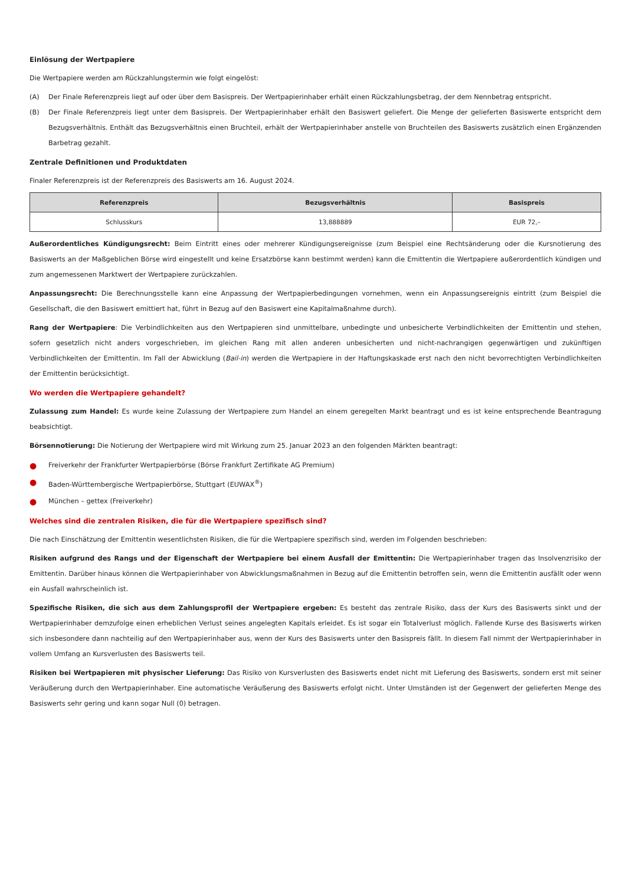Einlösung der Wertpapiere
Die Wertpapiere werden am Rückzahlungstermin wie folgt eingelöst:
(A) Der Finale Referenzpreis liegt auf oder über dem Basispreis. Der Wertpapierinhaber erhält einen Rückzahlungsbetrag, der dem Nennbetrag entspricht.
(B) Der Finale Referenzpreis liegt unter dem Basispreis. Der Wertpapierinhaber erhält den Basiswert geliefert. Die Menge der gelieferten Basiswerte entspricht dem Bezugsverhältnis. Enthält das Bezugsverhältnis einen Bruchteil, erhält der Wertpapierinhaber anstelle von Bruchteilen des Basiswerts zusätzlich einen Ergänzenden Barbetrag gezahlt.
Zentrale Definitionen und Produktdaten
Finaler Referenzpreis ist der Referenzpreis des Basiswerts am 16. August 2024.
| Referenzpreis | Bezugsverhältnis | Basispreis |
| --- | --- | --- |
| Schlusskurs | 13,888889 | EUR 72,– |
Außerordentliches Kündigungsrecht: Beim Eintritt eines oder mehrerer Kündigungsereignisse (zum Beispiel eine Rechtsänderung oder die Kursnotierung des Basiswerts an der Maßgeblichen Börse wird eingestellt und keine Ersatzbörse kann bestimmt werden) kann die Emittentin die Wertpapiere außerordentlich kündigen und zum angemessenen Marktwert der Wertpapiere zurückzahlen.
Anpassungsrecht: Die Berechnungsstelle kann eine Anpassung der Wertpapierbedingungen vornehmen, wenn ein Anpassungsereignis eintritt (zum Beispiel die Gesellschaft, die den Basiswert emittiert hat, führt in Bezug auf den Basiswert eine Kapitalmaßnahme durch).
Rang der Wertpapiere: Die Verbindlichkeiten aus den Wertpapieren sind unmittelbare, unbedingte und unbesicherte Verbindlichkeiten der Emittentin und stehen, sofern gesetzlich nicht anders vorgeschrieben, im gleichen Rang mit allen anderen unbesicherten und nicht-nachrangigen gegenwärtigen und zukünftigen Verbindlichkeiten der Emittentin. Im Fall der Abwicklung (Bail-in) werden die Wertpapiere in der Haftungskaskade erst nach den nicht bevorrechtigten Verbindlichkeiten der Emittentin berücksichtigt.
Wo werden die Wertpapiere gehandelt?
Zulassung zum Handel: Es wurde keine Zulassung der Wertpapiere zum Handel an einem geregelten Markt beantragt und es ist keine entsprechende Beantragung beabsichtigt.
Börsennotierung: Die Notierung der Wertpapiere wird mit Wirkung zum 25. Januar 2023 an den folgenden Märkten beantragt:
● Freiverkehr der Frankfurter Wertpapierbörse (Börse Frankfurt Zertifikate AG Premium)
● Baden-Württembergische Wertpapierbörse, Stuttgart (EUWAX<sup>®</sup>)
● München – gettex (Freiverkehr)
Welches sind die zentralen Risiken, die für die Wertpapiere spezifisch sind?
Die nach Einschätzung der Emittentin wesentlichsten Risiken, die für die Wertpapiere spezifisch sind, werden im Folgenden beschrieben:
Risiken aufgrund des Rangs und der Eigenschaft der Wertpapiere bei einem Ausfall der Emittentin: Die Wertpapierinhaber tragen das Insolvenzrisiko der Emittentin. Darüber hinaus können die Wertpapierinhaber von Abwicklungsmaßnahmen in Bezug auf die Emittentin betroffen sein, wenn die Emittentin ausfällt oder wenn ein Ausfall wahrscheinlich ist.
Spezifische Risiken, die sich aus dem Zahlungsprofil der Wertpapiere ergeben: Es besteht das zentrale Risiko, dass der Kurs des Basiswerts sinkt und der Wertpapierinhaber demzufolge einen erheblichen Verlust seines angelegten Kapitals erleidet. Es ist sogar ein Totalverlust möglich. Fallende Kurse des Basiswerts wirken sich insbesondere dann nachteilig auf den Wertpapierinhaber aus, wenn der Kurs des Basiswerts unter den Basispreis fällt. In diesem Fall nimmt der Wertpapierinhaber in vollem Umfang an Kursverlusten des Basiswerts teil.
Risiken bei Wertpapieren mit physischer Lieferung: Das Risiko von Kursverlusten des Basiswerts endet nicht mit Lieferung des Basiswerts, sondern erst mit seiner Veräußerung durch den Wertpapierinhaber. Eine automatische Veräußerung des Basiswerts erfolgt nicht. Unter Umständen ist der Gegenwert der gelieferten Menge des Basiswerts sehr gering und kann sogar Null (0) betragen.